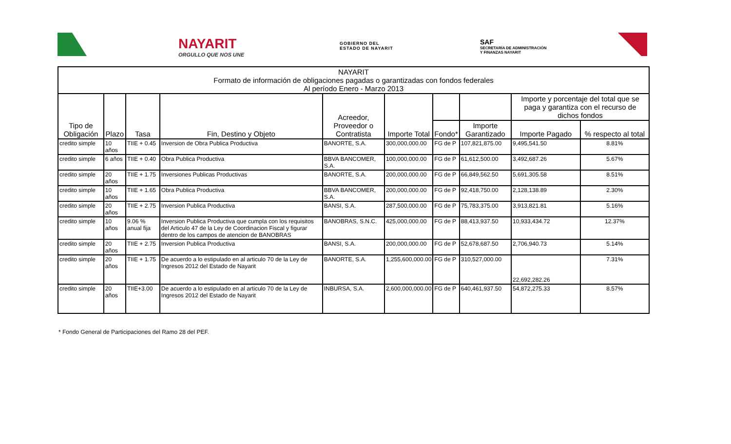NAYARIT
ORGULLO QUE NOS UNE
GOBIERNO DEL
ESTADO DE NAYARIT
SAF
SECRETARÍA DE ADMINISTRACIÓN
Y FINANZAS NAYARIT
| NAYARIT Formato de información de obligaciones pagadas o garantizadas con fondos federales Al período Enero - Marzo 2013 | | | | | | | | | |
| Tipo de Obligación | Plazo | Tasa | Fin, Destino y Objeto | Acreedor, Proveedor o Contratista | Importe Total | | | Importe y porcentaje del total que se paga y garantiza con el recurso de dichos fondos | |
| | | | | | | Fondo* | Importe Garantizado | Importe Pagado | % respecto al total |
| credito simple | 10 años | TIIE + 0.45 | Inversion de Obra Publica Productiva | BANORTE, S.A. | 300,000,000.00 | FG de P | 107,821,875.00 | 9,495,541.50 | 8.81% |
| credito simple | 6 años | TIIE + 0.40 | Obra Publica Productiva | BBVA BANCOMER, S.A. | 100,000,000.00 | FG de P | 61,612,500.00 | 3,492,687.26 | 5.67% |
| credito simple | 20 años | TIIE + 1.75 | Inversiones Publicas Productivas | BANORTE, S.A. | 200,000,000.00 | FG de P | 66,849,562.50 | 5,691,305.58 | 8.51% |
| credito simple | 10 años | TIIE + 1.65 | Obra Publica Productiva | BBVA BANCOMER, S.A. | 200,000,000.00 | FG de P | 92,418,750.00 | 2,128,138.89 | 2.30% |
| credito simple | 20 años | TIIE + 2.75 | Inversion Publica Productiva | BANSI, S.A. | 287,500,000.00 | FG de P | 75,783,375.00 | 3,913,821.81 | 5.16% |
| credito simple | 10 años | 9.06 % anual fija | Inversion Publica Productiva que cumpla con los requisitos del Articulo 47 de la Ley de Coordinacion Fiscal y figurar dentro de los campos de atencion de BANOBRAS | BANOBRAS, S.N.C. | 425,000,000.00 | FG de P | 88,413,937.50 | 10,933,434.72 | 12.37% |
| credito simple | 20 años | TIIE + 2.75 | Inversion Publica Productiva | BANSI, S.A. | 200,000,000.00 | FG de P | 52,678,687.50 | 2,706,940.73 | 5.14% |
| credito simple | 20 años | TIIE + 1.75 | De acuerdo a lo estipulado en al articulo 70 de la Ley de Ingresos 2012 del Estado de Nayarit | BANORTE, S.A. | 1,255,600,000.00 | FG de P | 310,527,000.00 | 22,692,282.26 | 7.31% |
| credito simple | 20 años | TIIE+3.00 | De acuerdo a lo estipulado en al articulo 70 de la Ley de Ingresos 2012 del Estado de Nayarit | INBURSA, S.A. | 2,600,000,000.00 | FG de P | 640,461,937.50 | 54,872,275.33 | 8.57% |
* Fondo General de Participaciones del Ramo 28 del PEF.